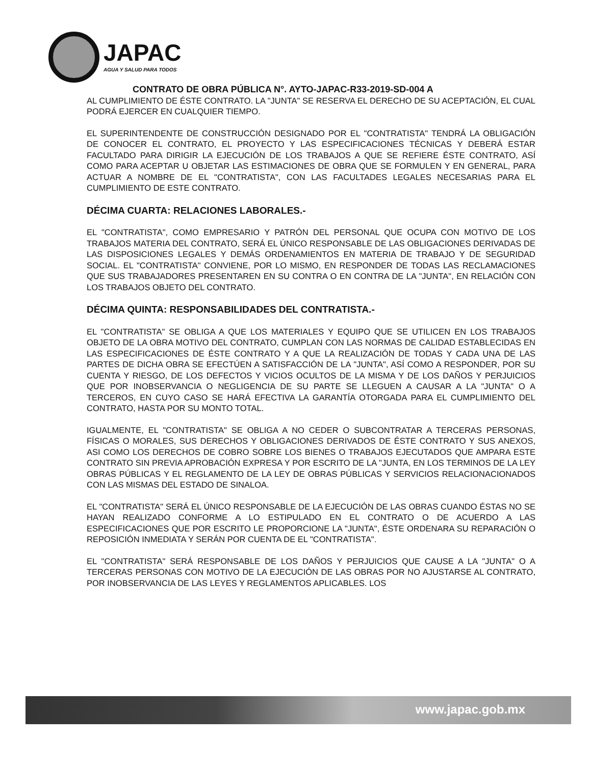JAPAC
AGUA Y SALUD PARA TODOS
CONTRATO DE OBRA PÚBLICA N°. AYTO-JAPAC-R33-2019-SD-004 A
AL CUMPLIMIENTO DE ÉSTE CONTRATO. LA "JUNTA" SE RESERVA EL DERECHO DE SU ACEPTACIÓN, EL CUAL PODRÁ EJERCER EN CUALQUIER TIEMPO.
EL SUPERINTENDENTE DE CONSTRUCCIÓN DESIGNADO POR EL "CONTRATISTA" TENDRÁ LA OBLIGACIÓN DE CONOCER EL CONTRATO, EL PROYECTO Y LAS ESPECIFICACIONES TÉCNICAS Y DEBERÁ ESTAR FACULTADO PARA DIRIGIR LA EJECUCIÓN DE LOS TRABAJOS A QUE SE REFIERE ÉSTE CONTRATO, ASÍ COMO PARA ACEPTAR U OBJETAR LAS ESTIMACIONES DE OBRA QUE SE FORMULEN Y EN GENERAL, PARA ACTUAR A NOMBRE DE EL "CONTRATISTA", CON LAS FACULTADES LEGALES NECESARIAS PARA EL CUMPLIMIENTO DE ESTE CONTRATO.
DÉCIMA CUARTA: RELACIONES LABORALES.-
EL "CONTRATISTA", COMO EMPRESARIO Y PATRÓN DEL PERSONAL QUE OCUPA CON MOTIVO DE LOS TRABAJOS MATERIA DEL CONTRATO, SERÁ EL ÚNICO RESPONSABLE DE LAS OBLIGACIONES DERIVADAS DE LAS DISPOSICIONES LEGALES Y DEMÁS ORDENAMIENTOS EN MATERIA DE TRABAJO Y DE SEGURIDAD SOCIAL. EL "CONTRATISTA" CONVIENE, POR LO MISMO, EN RESPONDER DE TODAS LAS RECLAMACIONES QUE SUS TRABAJADORES PRESENTAREN EN SU CONTRA O EN CONTRA DE LA "JUNTA", EN RELACIÓN CON LOS TRABAJOS OBJETO DEL CONTRATO.
DÉCIMA QUINTA: RESPONSABILIDADES DEL CONTRATISTA.-
EL "CONTRATISTA" SE OBLIGA A QUE LOS MATERIALES Y EQUIPO QUE SE UTILICEN EN LOS TRABAJOS OBJETO DE LA OBRA MOTIVO DEL CONTRATO, CUMPLAN CON LAS NORMAS DE CALIDAD ESTABLECIDAS EN LAS ESPECIFICACIONES DE ÉSTE CONTRATO Y A QUE LA REALIZACIÓN DE TODAS Y CADA UNA DE LAS PARTES DE DICHA OBRA SE EFECTÚEN A SATISFACCIÓN DE LA "JUNTA", ASÍ COMO A RESPONDER, POR SU CUENTA Y RIESGO, DE LOS DEFECTOS Y VICIOS OCULTOS DE LA MISMA Y DE LOS DAÑOS Y PERJUICIOS QUE POR INOBSERVANCIA O NEGLIGENCIA DE SU PARTE SE LLEGUEN A CAUSAR A LA "JUNTA" O A TERCEROS, EN CUYO CASO SE HARÁ EFECTIVA LA GARANTÍA OTORGADA PARA EL CUMPLIMIENTO DEL CONTRATO, HASTA POR SU MONTO TOTAL.
IGUALMENTE, EL "CONTRATISTA" SE OBLIGA A NO CEDER O SUBCONTRATAR A TERCERAS PERSONAS, FÍSICAS O MORALES, SUS DERECHOS Y OBLIGACIONES DERIVADOS DE ÉSTE CONTRATO Y SUS ANEXOS, ASI COMO LOS DERECHOS DE COBRO SOBRE LOS BIENES O TRABAJOS EJECUTADOS QUE AMPARA ESTE CONTRATO SIN PREVIA APROBACIÓN EXPRESA Y POR ESCRITO DE LA "JUNTA, EN LOS TERMINOS DE LA LEY OBRAS PÚBLICAS Y EL REGLAMENTO DE LA LEY DE OBRAS PÚBLICAS Y SERVICIOS RELACIONACIONADOS CON LAS MISMAS DEL ESTADO DE SINALOA.
EL "CONTRATISTA" SERÁ EL ÚNICO RESPONSABLE DE LA EJECUCIÓN DE LAS OBRAS CUANDO ÉSTAS NO SE HAYAN REALIZADO CONFORME A LO ESTIPULADO EN EL CONTRATO O DE ACUERDO A LAS ESPECIFICACIONES QUE POR ESCRITO LE PROPORCIONE LA "JUNTA", ÉSTE ORDENARA SU REPARACIÓN O REPOSICIÓN INMEDIATA Y SERÁN POR CUENTA DE EL "CONTRATISTA".
EL "CONTRATISTA" SERÁ RESPONSABLE DE LOS DAÑOS Y PERJUICIOS QUE CAUSE A LA "JUNTA" O A TERCERAS PERSONAS CON MOTIVO DE LA EJECUCIÓN DE LAS OBRAS POR NO AJUSTARSE AL CONTRATO, POR INOBSERVANCIA DE LAS LEYES Y REGLAMENTOS APLICABLES. LOS
www.japac.gob.mx